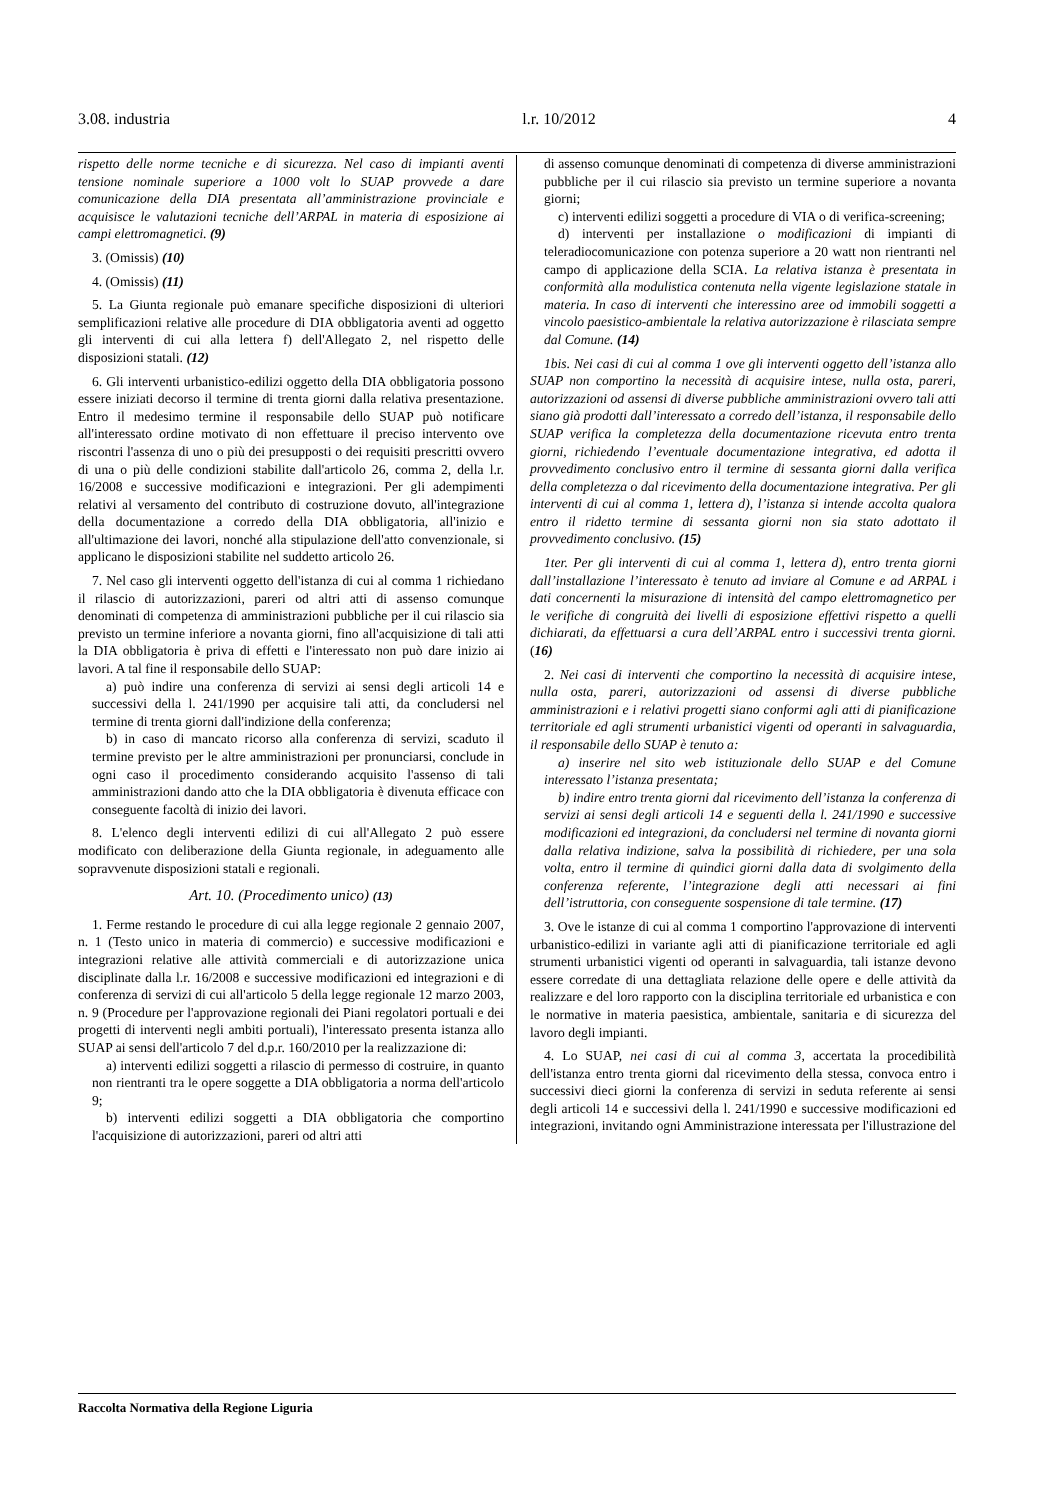3.08. industria l.r. 10/2012 4
rispetto delle norme tecniche e di sicurezza. Nel caso di impianti aventi tensione nominale superiore a 1000 volt lo SUAP provvede a dare comunicazione della DIA presentata all’amministrazione provinciale e acquisisce le valutazioni tecniche dell’ARPAL in materia di esposizione ai campi elettromagnetici. (9)
3. (Omissis) (10)
4. (Omissis) (11)
5. La Giunta regionale può emanare specifiche disposizioni di ulteriori semplificazioni relative alle procedure di DIA obbligatoria aventi ad oggetto gli interventi di cui alla lettera f) dell'Allegato 2, nel rispetto delle disposizioni statali. (12)
6. Gli interventi urbanistico-edilizi oggetto della DIA obbligatoria possono essere iniziati decorso il termine di trenta giorni dalla relativa presentazione. Entro il medesimo termine il responsabile dello SUAP può notificare all'interessato ordine motivato di non effettuare il preciso intervento ove riscontri l'assenza di uno o più dei presupposti o dei requisiti prescritti ovvero di una o più delle condizioni stabilite dall'articolo 26, comma 2, della l.r. 16/2008 e successive modificazioni e integrazioni. Per gli adempimenti relativi al versamento del contributo di costruzione dovuto, all'integrazione della documentazione a corredo della DIA obbligatoria, all'inizio e all'ultimazione dei lavori, nonché alla stipulazione dell'atto convenzionale, si applicano le disposizioni stabilite nel suddetto articolo 26.
7. Nel caso gli interventi oggetto dell'istanza di cui al comma 1 richiedano il rilascio di autorizzazioni, pareri od altri atti di assenso comunque denominati di competenza di amministrazioni pubbliche per il cui rilascio sia previsto un termine inferiore a novanta giorni, fino all'acquisizione di tali atti la DIA obbligatoria è priva di effetti e l'interessato non può dare inizio ai lavori. A tal fine il responsabile dello SUAP:
a) può indire una conferenza di servizi ai sensi degli articoli 14 e successivi della l. 241/1990 per acquisire tali atti, da concludersi nel termine di trenta giorni dall'indizione della conferenza;
b) in caso di mancato ricorso alla conferenza di servizi, scaduto il termine previsto per le altre amministrazioni per pronunciarsi, conclude in ogni caso il procedimento considerando acquisito l'assenso di tali amministrazioni dando atto che la DIA obbligatoria è divenuta efficace con conseguente facoltà di inizio dei lavori.
8. L'elenco degli interventi edilizi di cui all'Allegato 2 può essere modificato con deliberazione della Giunta regionale, in adeguamento alle sopravvenute disposizioni statali e regionali.
Art. 10. (Procedimento unico) (13)
1. Ferme restando le procedure di cui alla legge regionale 2 gennaio 2007, n. 1 (Testo unico in materia di commercio) e successive modificazioni e integrazioni relative alle attività commerciali e di autorizzazione unica disciplinate dalla l.r. 16/2008 e successive modificazioni ed integrazioni e di conferenza di servizi di cui all'articolo 5 della legge regionale 12 marzo 2003, n. 9 (Procedure per l'approvazione regionali dei Piani regolatori portuali e dei progetti di interventi negli ambiti portuali), l'interessato presenta istanza allo SUAP ai sensi dell'articolo 7 del d.p.r. 160/2010 per la realizzazione di:
a) interventi edilizi soggetti a rilascio di permesso di costruire, in quanto non rientranti tra le opere soggette a DIA obbligatoria a norma dell'articolo 9;
b) interventi edilizi soggetti a DIA obbligatoria che comportino l'acquisizione di autorizzazioni, pareri od altri atti
di assenso comunque denominati di competenza di diverse amministrazioni pubbliche per il cui rilascio sia previsto un termine superiore a novanta giorni;
c) interventi edilizi soggetti a procedure di VIA o di verifica-screening;
d) interventi per installazione o modificazioni di impianti di teleradiocomunicazione con potenza superiore a 20 watt non rientranti nel campo di applicazione della SCIA. La relativa istanza è presentata in conformità alla modulistica contenuta nella vigente legislazione statale in materia. In caso di interventi che interessino aree od immobili soggetti a vincolo paesistico-ambientale la relativa autorizzazione è rilasciata sempre dal Comune. (14)
1bis. Nei casi di cui al comma 1 ove gli interventi oggetto dell’istanza allo SUAP non comportino la necessità di acquisire intese, nulla osta, pareri, autorizzazioni od assensi di diverse pubbliche amministrazioni ovvero tali atti siano già prodotti dall’interessato a corredo dell’istanza, il responsabile dello SUAP verifica la completezza della documentazione ricevuta entro trenta giorni, richiedendo l’eventuale documentazione integrativa, ed adotta il provvedimento conclusivo entro il termine di sessanta giorni dalla verifica della completezza o dal ricevimento della documentazione integrativa. Per gli interventi di cui al comma 1, lettera d), l’istanza si intende accolta qualora entro il ridetto termine di sessanta giorni non sia stato adottato il provvedimento conclusivo. (15)
1ter. Per gli interventi di cui al comma 1, lettera d), entro trenta giorni dall’installazione l’interessato è tenuto ad inviare al Comune e ad ARPAL i dati concernenti la misurazione di intensità del campo elettromagnetico per le verifiche di congruità dei livelli di esposizione effettivi rispetto a quelli dichiarati, da effettuarsi a cura dell’ARPAL entro i successivi trenta giorni. (16)
2. Nei casi di interventi che comportino la necessità di acquisire intese, nulla osta, pareri, autorizzazioni od assensi di diverse pubbliche amministrazioni e i relativi progetti siano conformi agli atti di pianificazione territoriale ed agli strumenti urbanistici vigenti od operanti in salvaguardia, il responsabile dello SUAP è tenuto a:
a) inserire nel sito web istituzionale dello SUAP e del Comune interessato l’istanza presentata;
b) indire entro trenta giorni dal ricevimento dell’istanza la conferenza di servizi ai sensi degli articoli 14 e seguenti della l. 241/1990 e successive modificazioni ed integrazioni, da concludersi nel termine di novanta giorni dalla relativa indizione, salva la possibilità di richiedere, per una sola volta, entro il termine di quindici giorni dalla data di svolgimento della conferenza referente, l’integrazione degli atti necessari ai fini dell’istruttoria, con conseguente sospensione di tale termine. (17)
3. Ove le istanze di cui al comma 1 comportino l'approvazione di interventi urbanistico-edilizi in variante agli atti di pianificazione territoriale ed agli strumenti urbanistici vigenti od operanti in salvaguardia, tali istanze devono essere corredate di una dettagliata relazione delle opere e delle attività da realizzare e del loro rapporto con la disciplina territoriale ed urbanistica e con le normative in materia paesistica, ambientale, sanitaria e di sicurezza del lavoro degli impianti.
4. Lo SUAP, nei casi di cui al comma 3, accertata la procedibilità dell'istanza entro trenta giorni dal ricevimento della stessa, convoca entro i successivi dieci giorni la conferenza di servizi in seduta referente ai sensi degli articoli 14 e successivi della l. 241/1990 e successive modificazioni ed integrazioni, invitando ogni Amministrazione interessata per l'illustrazione del
Raccolta Normativa della Regione Liguria